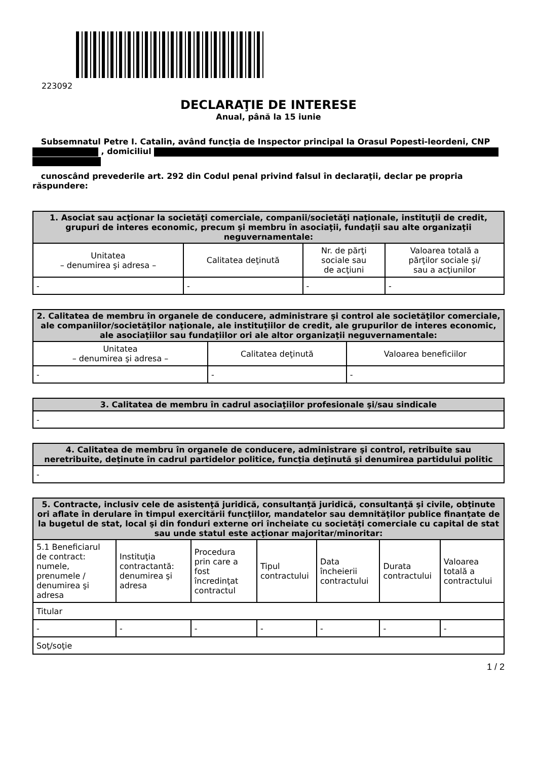223092
DECLARAŢIE DE INTERESE
Anual, până la 15 iunie
Subsemnatul Petre I. Catalin, având funcţia de Inspector principal la Orasul Popesti-leordeni, CNP , domiciliul
cunoscând prevederile art. 292 din Codul penal privind falsul în declaraţii, declar pe propria răspundere:
| 1. Asociat sau acţionar la societăţi comerciale, companii/societăţi naţionale, instituţii de credit, grupuri de interes economic, precum şi membru în asociaţii, fundaţii sau alte organizaţii neguvernamentale: | | | |
| --- | --- | --- | --- |
| Unitatea – denumirea şi adresa – | Calitatea deţinută | Nr. de părţi sociale sau de acţiuni | Valoarea totală a părţilor sociale şi/ sau a acţiunilor |
| - | - | - | - |
| 2. Calitatea de membru în organele de conducere, administrare şi control ale societăţilor comerciale, ale companiilor/societăţilor naţionale, ale instituţiilor de credit, ale grupurilor de interes economic, ale asociaţiilor sau fundaţiilor ori ale altor organizaţii neguvernamentale: | | |
| --- | --- | --- |
| Unitatea – denumirea şi adresa – | Calitatea deţinută | Valoarea beneficiilor |
| - | - | - |
| 3. Calitatea de membru în cadrul asociaţiilor profesionale şi/sau sindicale |
| --- |
| - |
| 4. Calitatea de membru în organele de conducere, administrare şi control, retribuite sau neretribuite, deţinute în cadrul partidelor politice, funcţia deţinută şi denumirea partidului politic |
| --- |
| - |
| 5. Contracte, inclusiv cele de asistenţă juridică, consultanţă juridică, consultanţă şi civile, obţinute ori aflate în derulare în timpul exercitării funcţiilor, mandatelor sau demnităţilor publice finanţate de la bugetul de stat, local şi din fonduri externe ori încheiate cu societăţi comerciale cu capital de stat sau unde statul este acţionar majoritar/minoritar: | | | | | | |
| --- | --- | --- | --- | --- | --- | --- |
| 5.1 Beneficiarul de contract: numele, prenumele / denumirea şi adresa | Instituţia contractantă: denumirea şi adresa | Procedura prin care a fost încredinţat contractul | Tipul contractului | Data încheierii contractului | Durata contractului | Valoarea totală a contractului |
| Titular | | | | | | |
| - | - | - | - | - | - | - |
| Soţ/soţie | | | | | | |
1 / 2